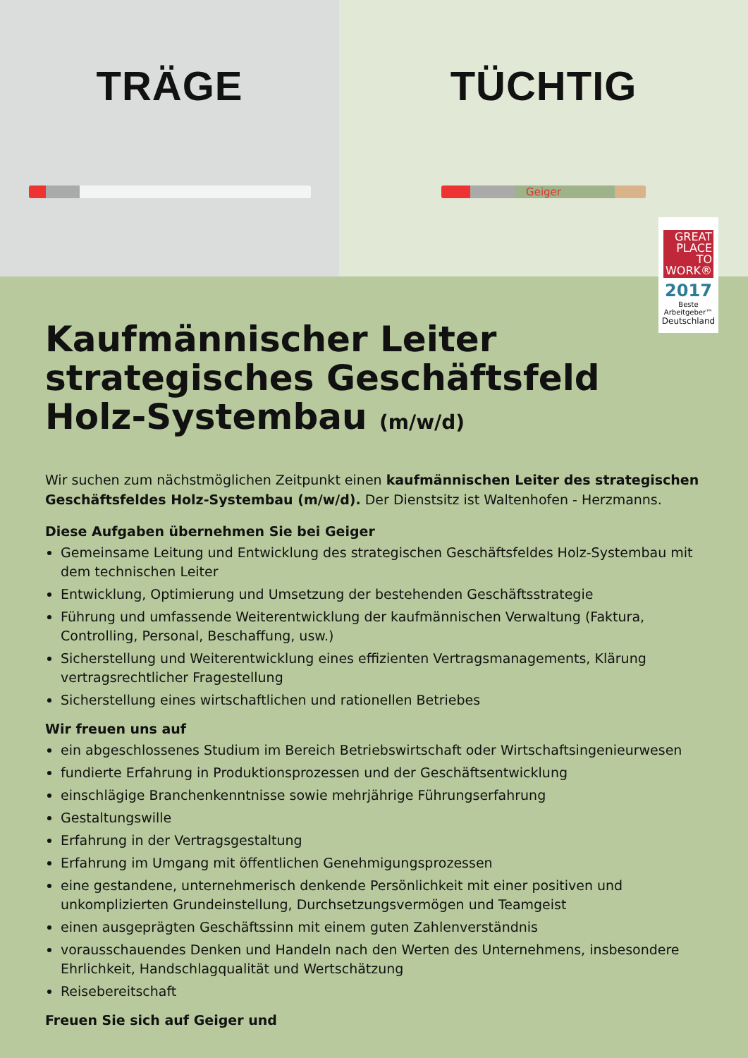TRÄGE TÜCHTIG
Geiger
GREAT
PLACE
TO
WORK®
2017
Beste Arbeitgeber™
Deutschland
Kaufmännischer Leiter
strategisches Geschäftsfeld
Holz-Systembau (m/w/d)
Wir suchen zum nächstmöglichen Zeitpunkt einen kaufmännischen Leiter des strategischen Geschäftsfeldes Holz-Systembau (m/w/d). Der Dienstsitz ist Waltenhofen - Herzmanns.
Diese Aufgaben übernehmen Sie bei Geiger
Gemeinsame Leitung und Entwicklung des strategischen Geschäftsfeldes Holz-Systembau mit dem technischen Leiter
Entwicklung, Optimierung und Umsetzung der bestehenden Geschäftsstrategie
Führung und umfassende Weiterentwicklung der kaufmännischen Verwaltung (Faktura, Controlling, Personal, Beschaffung, usw.)
Sicherstellung und Weiterentwicklung eines effizienten Vertragsmanagements, Klärung vertragsrechtlicher Fragestellung
Sicherstellung eines wirtschaftlichen und rationellen Betriebes
Wir freuen uns auf
ein abgeschlossenes Studium im Bereich Betriebswirtschaft oder Wirtschaftsingenieurwesen
fundierte Erfahrung in Produktionsprozessen und der Geschäftsentwicklung
einschlägige Branchenkenntnisse sowie mehrjährige Führungserfahrung
Gestaltungswille
Erfahrung in der Vertragsgestaltung
Erfahrung im Umgang mit öffentlichen Genehmigungsprozessen
eine gestandene, unternehmerisch denkende Persönlichkeit mit einer positiven und unkomplizierten Grundeinstellung, Durchsetzungsvermögen und Teamgeist
einen ausgeprägten Geschäftssinn mit einem guten Zahlenverständnis
vorausschauendes Denken und Handeln nach den Werten des Unternehmens, insbesondere Ehrlichkeit, Handschlagqualität und Wertschätzung
Reisebereitschaft
Freuen Sie sich auf Geiger und